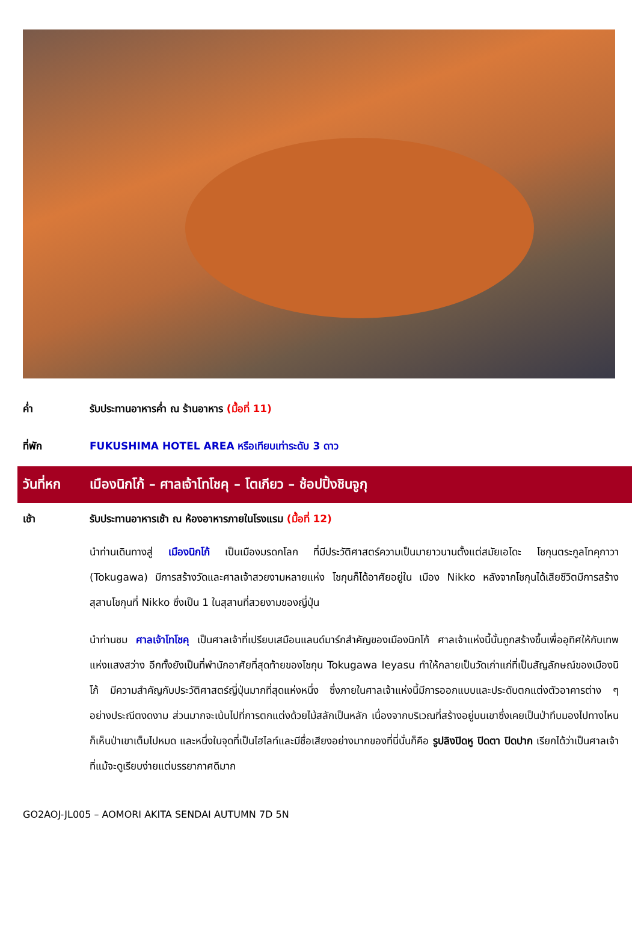ค่ำ รับประทานอาหารค่ำ ณ ร้านอาหาร (มื้อที่ 11)
ที่พัก FUKUSHIMA HOTEL AREA หรือเทียบเท่าระดับ 3 ดาว
วันที่หก เมืองนิกโก้ – ศาลเจ้าโทโชคุ – โตเกียว – ช้อปปิ้งชินจูกุ
เช้า รับประทานอาหารเช้า ณ ห้องอาหารภายในโรงแรม (มื้อที่ 12)
นำท่านเดินทางสู่ เมืองนิกโก้ เป็นเมืองมรดกโลก ที่มีประวัติศาสตร์ความเป็นมายาวนานตั้งแต่สมัยเอโดะ โชกุนตระกูลโทคุกาวา (Tokugawa) มีการสร้างวัดและศาลเจ้าสวยงามหลายแห่ง โชกุนก็ได้อาศัยอยู่ใน เมือง Nikko หลังจากโชกุนได้เสียชีวิตมีการสร้างสุสานโชกุนที่ Nikko ซึ่งเป็น 1 ในสุสานที่สวยงามของญี่ปุ่น
นำท่านชม ศาลเจ้าโทโชคุ เป็นศาลเจ้าที่เปรียบเสมือนแลนด์มาร์กสำคัญของเมืองนิกโก้ ศาลเจ้าแห่งนี้นั้นถูกสร้างขึ้นเพื่ออุทิศให้กับเทพแห่งแสงสว่าง อีกทั้งยังเป็นที่พำนักอาศัยที่สุดท้ายของโชกุน Tokugawa Ieyasu ทำให้กลายเป็นวัดเก่าแก่ที่เป็นสัญลักษณ์ของเมืองนิโก้ มีความสำคัญกับประวัติศาสตร์ญี่ปุ่นมากที่สุดแห่งหนึ่ง ซึ่งภายในศาลเจ้าแห่งนี้มีการออกแบบและประดับตกแต่งตัวอาคารต่าง ๆ อย่างประณีตงดงาม ส่วนมากจะเน้นไปที่การตกแต่งด้วยไม้สลักเป็นหลัก เนื่องจากบริเวณที่สร้างอยู่บนเขาซึ่งเคยเป็นป่าทึบมองไปทางไหนก็เห็นป่าเขาเต็มไปหมด และหนึ่งในจุดที่เป็นไฮไลท์และมีชื่อเสียงอย่างมากของที่นี่นั่นก็คือ รูปลิงปิดหู ปิดตา ปิดปาก เรียกได้ว่าเป็นศาลเจ้าที่แม้จะดูเรียบง่ายแต่บรรยากาศดีมาก
GO2AOJ-JL005 – AOMORI AKITA SENDAI AUTUMN 7D 5N